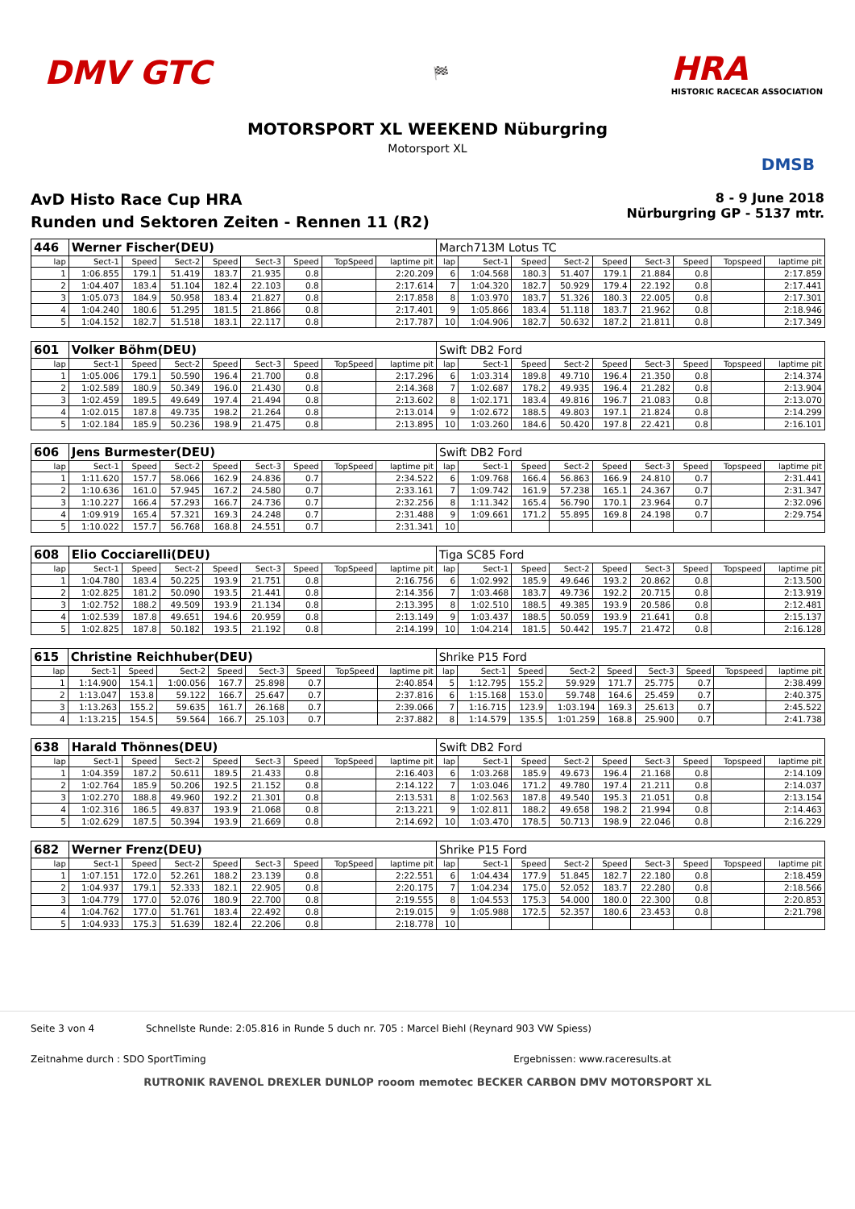DMV GTC
🏁
HRA
HISTORIC RACECAR ASSOCIATION
MOTORSPORT XL WEEKEND Nüburgring
Motorsport XL
DMSB
AvD Histo Race Cup HRA
Runden und Sektoren Zeiten - Rennen 11 (R2)
8 - 9 June 2018
Nürburgring GP - 5137 mtr.
| 446 | Werner Fischer(DEU) | | | | | | | | March713M Lotus TC | | | | | | | | |
| lap | Sect-1 | Speed | Sect-2 | Speed | Sect-3 | Speed | TopSpeed | laptime pit | lap | Sect-1 | Speed | Sect-2 | Speed | Sect-3 | Speed | Topspeed | laptime pit |
| 1 | 1:06.855 | 179.1 | 51.419 | 183.7 | 21.935 | 0.8 | | 2:20.209 | 6 | 1:04.568 | 180.3 | 51.407 | 179.1 | 21.884 | 0.8 | | 2:17.859 |
| 2 | 1:04.407 | 183.4 | 51.104 | 182.4 | 22.103 | 0.8 | | 2:17.614 | 7 | 1:04.320 | 182.7 | 50.929 | 179.4 | 22.192 | 0.8 | | 2:17.441 |
| 3 | 1:05.073 | 184.9 | 50.958 | 183.4 | 21.827 | 0.8 | | 2:17.858 | 8 | 1:03.970 | 183.7 | 51.326 | 180.3 | 22.005 | 0.8 | | 2:17.301 |
| 4 | 1:04.240 | 180.6 | 51.295 | 181.5 | 21.866 | 0.8 | | 2:17.401 | 9 | 1:05.866 | 183.4 | 51.118 | 183.7 | 21.962 | 0.8 | | 2:18.946 |
| 5 | 1:04.152 | 182.7 | 51.518 | 183.1 | 22.117 | 0.8 | | 2:17.787 | 10 | 1:04.906 | 182.7 | 50.632 | 187.2 | 21.811 | 0.8 | | 2:17.349 |
| 601 | Volker Böhm(DEU) | | | | | | | | Swift DB2 Ford | | | | | | | | |
| lap | Sect-1 | Speed | Sect-2 | Speed | Sect-3 | Speed | TopSpeed | laptime pit | lap | Sect-1 | Speed | Sect-2 | Speed | Sect-3 | Speed | Topspeed | laptime pit |
| 1 | 1:05.006 | 179.1 | 50.590 | 196.4 | 21.700 | 0.8 | | 2:17.296 | 6 | 1:03.314 | 189.8 | 49.710 | 196.4 | 21.350 | 0.8 | | 2:14.374 |
| 2 | 1:02.589 | 180.9 | 50.349 | 196.0 | 21.430 | 0.8 | | 2:14.368 | 7 | 1:02.687 | 178.2 | 49.935 | 196.4 | 21.282 | 0.8 | | 2:13.904 |
| 3 | 1:02.459 | 189.5 | 49.649 | 197.4 | 21.494 | 0.8 | | 2:13.602 | 8 | 1:02.171 | 183.4 | 49.816 | 196.7 | 21.083 | 0.8 | | 2:13.070 |
| 4 | 1:02.015 | 187.8 | 49.735 | 198.2 | 21.264 | 0.8 | | 2:13.014 | 9 | 1:02.672 | 188.5 | 49.803 | 197.1 | 21.824 | 0.8 | | 2:14.299 |
| 5 | 1:02.184 | 185.9 | 50.236 | 198.9 | 21.475 | 0.8 | | 2:13.895 | 10 | 1:03.260 | 184.6 | 50.420 | 197.8 | 22.421 | 0.8 | | 2:16.101 |
| 606 | Jens Burmester(DEU) | | | | | | | | Swift DB2 Ford | | | | | | | | |
| lap | Sect-1 | Speed | Sect-2 | Speed | Sect-3 | Speed | TopSpeed | laptime pit | lap | Sect-1 | Speed | Sect-2 | Speed | Sect-3 | Speed | Topspeed | laptime pit |
| 1 | 1:11.620 | 157.7 | 58.066 | 162.9 | 24.836 | 0.7 | | 2:34.522 | 6 | 1:09.768 | 166.4 | 56.863 | 166.9 | 24.810 | 0.7 | | 2:31.441 |
| 2 | 1:10.636 | 161.0 | 57.945 | 167.2 | 24.580 | 0.7 | | 2:33.161 | 7 | 1:09.742 | 161.9 | 57.238 | 165.1 | 24.367 | 0.7 | | 2:31.347 |
| 3 | 1:10.227 | 166.4 | 57.293 | 166.7 | 24.736 | 0.7 | | 2:32.256 | 8 | 1:11.342 | 165.4 | 56.790 | 170.1 | 23.964 | 0.7 | | 2:32.096 |
| 4 | 1:09.919 | 165.4 | 57.321 | 169.3 | 24.248 | 0.7 | | 2:31.488 | 9 | 1:09.661 | 171.2 | 55.895 | 169.8 | 24.198 | 0.7 | | 2:29.754 |
| 5 | 1:10.022 | 157.7 | 56.768 | 168.8 | 24.551 | 0.7 | | 2:31.341 | 10 | | | | | | | | |
| 608 | Elio Cocciarelli(DEU) | | | | | | | | Tiga SC85 Ford | | | | | | | | |
| lap | Sect-1 | Speed | Sect-2 | Speed | Sect-3 | Speed | TopSpeed | laptime pit | lap | Sect-1 | Speed | Sect-2 | Speed | Sect-3 | Speed | Topspeed | laptime pit |
| 1 | 1:04.780 | 183.4 | 50.225 | 193.9 | 21.751 | 0.8 | | 2:16.756 | 6 | 1:02.992 | 185.9 | 49.646 | 193.2 | 20.862 | 0.8 | | 2:13.500 |
| 2 | 1:02.825 | 181.2 | 50.090 | 193.5 | 21.441 | 0.8 | | 2:14.356 | 7 | 1:03.468 | 183.7 | 49.736 | 192.2 | 20.715 | 0.8 | | 2:13.919 |
| 3 | 1:02.752 | 188.2 | 49.509 | 193.9 | 21.134 | 0.8 | | 2:13.395 | 8 | 1:02.510 | 188.5 | 49.385 | 193.9 | 20.586 | 0.8 | | 2:12.481 |
| 4 | 1:02.539 | 187.8 | 49.651 | 194.6 | 20.959 | 0.8 | | 2:13.149 | 9 | 1:03.437 | 188.5 | 50.059 | 193.9 | 21.641 | 0.8 | | 2:15.137 |
| 5 | 1:02.825 | 187.8 | 50.182 | 193.5 | 21.192 | 0.8 | | 2:14.199 | 10 | 1:04.214 | 181.5 | 50.442 | 195.7 | 21.472 | 0.8 | | 2:16.128 |
| 615 | Christine Reichhuber(DEU) | | | | | | | | Shrike P15 Ford | | | | | | | | |
| lap | Sect-1 | Speed | Sect-2 | Speed | Sect-3 | Speed | TopSpeed | laptime pit | lap | Sect-1 | Speed | Sect-2 | Speed | Sect-3 | Speed | Topspeed | laptime pit |
| 1 | 1:14.900 | 154.1 | 1:00.056 | 167.7 | 25.898 | 0.7 | | 2:40.854 | 5 | 1:12.795 | 155.2 | 59.929 | 171.7 | 25.775 | 0.7 | | 2:38.499 |
| 2 | 1:13.047 | 153.8 | 59.122 | 166.7 | 25.647 | 0.7 | | 2:37.816 | 6 | 1:15.168 | 153.0 | 59.748 | 164.6 | 25.459 | 0.7 | | 2:40.375 |
| 3 | 1:13.263 | 155.2 | 59.635 | 161.7 | 26.168 | 0.7 | | 2:39.066 | 7 | 1:16.715 | 123.9 | 1:03.194 | 169.3 | 25.613 | 0.7 | | 2:45.522 |
| 4 | 1:13.215 | 154.5 | 59.564 | 166.7 | 25.103 | 0.7 | | 2:37.882 | 8 | 1:14.579 | 135.5 | 1:01.259 | 168.8 | 25.900 | 0.7 | | 2:41.738 |
| 638 | Harald Thönnes(DEU) | | | | | | | | Swift DB2 Ford | | | | | | | | |
| lap | Sect-1 | Speed | Sect-2 | Speed | Sect-3 | Speed | TopSpeed | laptime pit | lap | Sect-1 | Speed | Sect-2 | Speed | Sect-3 | Speed | Topspeed | laptime pit |
| 1 | 1:04.359 | 187.2 | 50.611 | 189.5 | 21.433 | 0.8 | | 2:16.403 | 6 | 1:03.268 | 185.9 | 49.673 | 196.4 | 21.168 | 0.8 | | 2:14.109 |
| 2 | 1:02.764 | 185.9 | 50.206 | 192.5 | 21.152 | 0.8 | | 2:14.122 | 7 | 1:03.046 | 171.2 | 49.780 | 197.4 | 21.211 | 0.8 | | 2:14.037 |
| 3 | 1:02.270 | 188.8 | 49.960 | 192.2 | 21.301 | 0.8 | | 2:13.531 | 8 | 1:02.563 | 187.8 | 49.540 | 195.3 | 21.051 | 0.8 | | 2:13.154 |
| 4 | 1:02.316 | 186.5 | 49.837 | 193.9 | 21.068 | 0.8 | | 2:13.221 | 9 | 1:02.811 | 188.2 | 49.658 | 198.2 | 21.994 | 0.8 | | 2:14.463 |
| 5 | 1:02.629 | 187.5 | 50.394 | 193.9 | 21.669 | 0.8 | | 2:14.692 | 10 | 1:03.470 | 178.5 | 50.713 | 198.9 | 22.046 | 0.8 | | 2:16.229 |
| 682 | Werner Frenz(DEU) | | | | | | | | Shrike P15 Ford | | | | | | | | |
| lap | Sect-1 | Speed | Sect-2 | Speed | Sect-3 | Speed | TopSpeed | laptime pit | lap | Sect-1 | Speed | Sect-2 | Speed | Sect-3 | Speed | Topspeed | laptime pit |
| 1 | 1:07.151 | 172.0 | 52.261 | 188.2 | 23.139 | 0.8 | | 2:22.551 | 6 | 1:04.434 | 177.9 | 51.845 | 182.7 | 22.180 | 0.8 | | 2:18.459 |
| 2 | 1:04.937 | 179.1 | 52.333 | 182.1 | 22.905 | 0.8 | | 2:20.175 | 7 | 1:04.234 | 175.0 | 52.052 | 183.7 | 22.280 | 0.8 | | 2:18.566 |
| 3 | 1:04.779 | 177.0 | 52.076 | 180.9 | 22.700 | 0.8 | | 2:19.555 | 8 | 1:04.553 | 175.3 | 54.000 | 180.0 | 22.300 | 0.8 | | 2:20.853 |
| 4 | 1:04.762 | 177.0 | 51.761 | 183.4 | 22.492 | 0.8 | | 2:19.015 | 9 | 1:05.988 | 172.5 | 52.357 | 180.6 | 23.453 | 0.8 | | 2:21.798 |
| 5 | 1:04.933 | 175.3 | 51.639 | 182.4 | 22.206 | 0.8 | | 2:18.778 | 10 | | | | | | | | |
Seite 3 von 4 Schnellste Runde: 2:05.816 in Runde 5 duch nr. 705 : Marcel Biehl (Reynard 903 VW Spiess)
Zeitnahme durch : SDO SportTiming Ergebnissen: www.raceresults.at
RUTRONIK RAVENOL DREXLER DUNLOP rooom memotec BECKER CARBON DMV MOTORSPORT XL